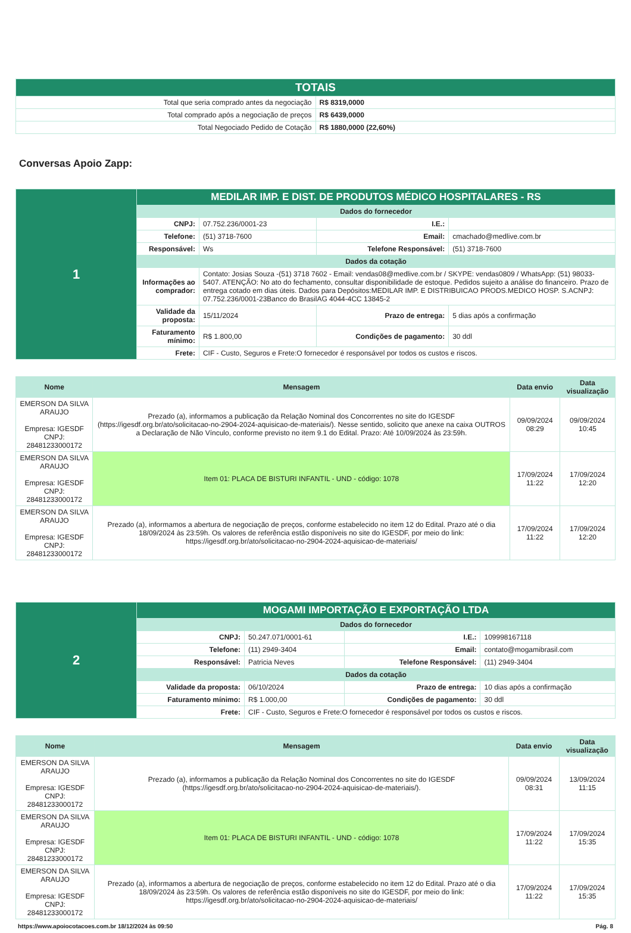| TOTAIS | |
| --- | --- |
| Total que seria comprado antes da negociação | R$ 8319,0000 |
| Total comprado após a negociação de preços | R$ 6439,0000 |
| Total Negociado Pedido de Cotação | R$ 1880,0000 (22,60%) |
Conversas Apoio Zapp:
| 1 | MEDILAR IMP. E DIST. DE PRODUTOS MÉDICO HOSPITALARES - RS | | | |
| | Dados do fornecedor | | | |
| | CNPJ: | 07.752.236/0001-23 | I.E.: | |
| | Telefone: | (51) 3718-7600 | Email: | cmachado@medlive.com.br |
| | Responsável: | Ws | Telefone Responsável: | (51) 3718-7600 |
| | Dados da cotação | | | |
| | Informações ao comprador: | Contato: Josias Souza -(51) 3718 7602 - Email: vendas08@medlive.com.br / SKYPE: vendas0809 / WhatsApp: (51) 98033-5407. ATENÇÃO: No ato do fechamento, consultar disponibilidade de estoque. Pedidos sujeito a análise do financeiro. Prazo de entrega cotado em dias úteis. Dados para Depósitos:MEDILAR IMP. E DISTRIBUICAO PRODS.MEDICO HOSP. S.ACNPJ: 07.752.236/0001-23Banco do BrasilAG 4044-4CC 13845-2 | | |
| | Validade da proposta: | 15/11/2024 | Prazo de entrega: | 5 dias após a confirmação |
| | Faturamento mínimo: | R$ 1.800,00 | Condições de pagamento: | 30 ddl |
| | Frete: | CIF - Custo, Seguros e Frete:O fornecedor é responsável por todos os custos e riscos. | | |
| Nome | Mensagem | Data envio | Data visualização |
| --- | --- | --- | --- |
| EMERSON DA SILVA ARAUJO Empresa: IGESDF CNPJ: 28481233000172 | Prezado (a), informamos a publicação da Relação Nominal dos Concorrentes no site do IGESDF (https://igesdf.org.br/ato/solicitacao-no-2904-2024-aquisicao-de-materiais/). Nesse sentido, solicito que anexe na caixa OUTROS a Declaração de Não Vínculo, conforme previsto no item 9.1 do Edital. Prazo: Até 10/09/2024 às 23:59h. | 09/09/2024 08:29 | 09/09/2024 10:45 |
| EMERSON DA SILVA ARAUJO Empresa: IGESDF CNPJ: 28481233000172 | Item 01: PLACA DE BISTURI INFANTIL - UND - código: 1078 | 17/09/2024 11:22 | 17/09/2024 12:20 |
| EMERSON DA SILVA ARAUJO Empresa: IGESDF CNPJ: 28481233000172 | Prezado (a), informamos a abertura de negociação de preços, conforme estabelecido no item 12 do Edital. Prazo até o dia 18/09/2024 às 23:59h. Os valores de referência estão disponíveis no site do IGESDF, por meio do link: https://igesdf.org.br/ato/solicitacao-no-2904-2024-aquisicao-de-materiais/ | 17/09/2024 11:22 | 17/09/2024 12:20 |
| 2 | MOGAMI IMPORTAÇÃO E EXPORTAÇÃO LTDA | | | |
| | Dados do fornecedor | | | |
| | CNPJ: | 50.247.071/0001-61 | I.E.: | 109998167118 |
| | Telefone: | (11) 2949-3404 | Email: | contato@mogamibrasil.com |
| | Responsável: | Patricia Neves | Telefone Responsável: | (11) 2949-3404 |
| | Dados da cotação | | | |
| | Validade da proposta: | 06/10/2024 | Prazo de entrega: | 10 dias após a confirmação |
| | Faturamento mínimo: | R$ 1.000,00 | Condições de pagamento: | 30 ddl |
| | Frete: | CIF - Custo, Seguros e Frete:O fornecedor é responsável por todos os custos e riscos. | | |
| Nome | Mensagem | Data envio | Data visualização |
| --- | --- | --- | --- |
| EMERSON DA SILVA ARAUJO Empresa: IGESDF CNPJ: 28481233000172 | Prezado (a), informamos a publicação da Relação Nominal dos Concorrentes no site do IGESDF (https://igesdf.org.br/ato/solicitacao-no-2904-2024-aquisicao-de-materiais/). | 09/09/2024 08:31 | 13/09/2024 11:15 |
| EMERSON DA SILVA ARAUJO Empresa: IGESDF CNPJ: 28481233000172 | Item 01: PLACA DE BISTURI INFANTIL - UND - código: 1078 | 17/09/2024 11:22 | 17/09/2024 15:35 |
| EMERSON DA SILVA ARAUJO Empresa: IGESDF CNPJ: 28481233000172 | Prezado (a), informamos a abertura de negociação de preços, conforme estabelecido no item 12 do Edital. Prazo até o dia 18/09/2024 às 23:59h. Os valores de referência estão disponíveis no site do IGESDF, por meio do link: https://igesdf.org.br/ato/solicitacao-no-2904-2024-aquisicao-de-materiais/ | 17/09/2024 11:22 | 17/09/2024 15:35 |
https://www.apoiocotacoes.com.br 18/12/2024 às 09:50 Pág. 8